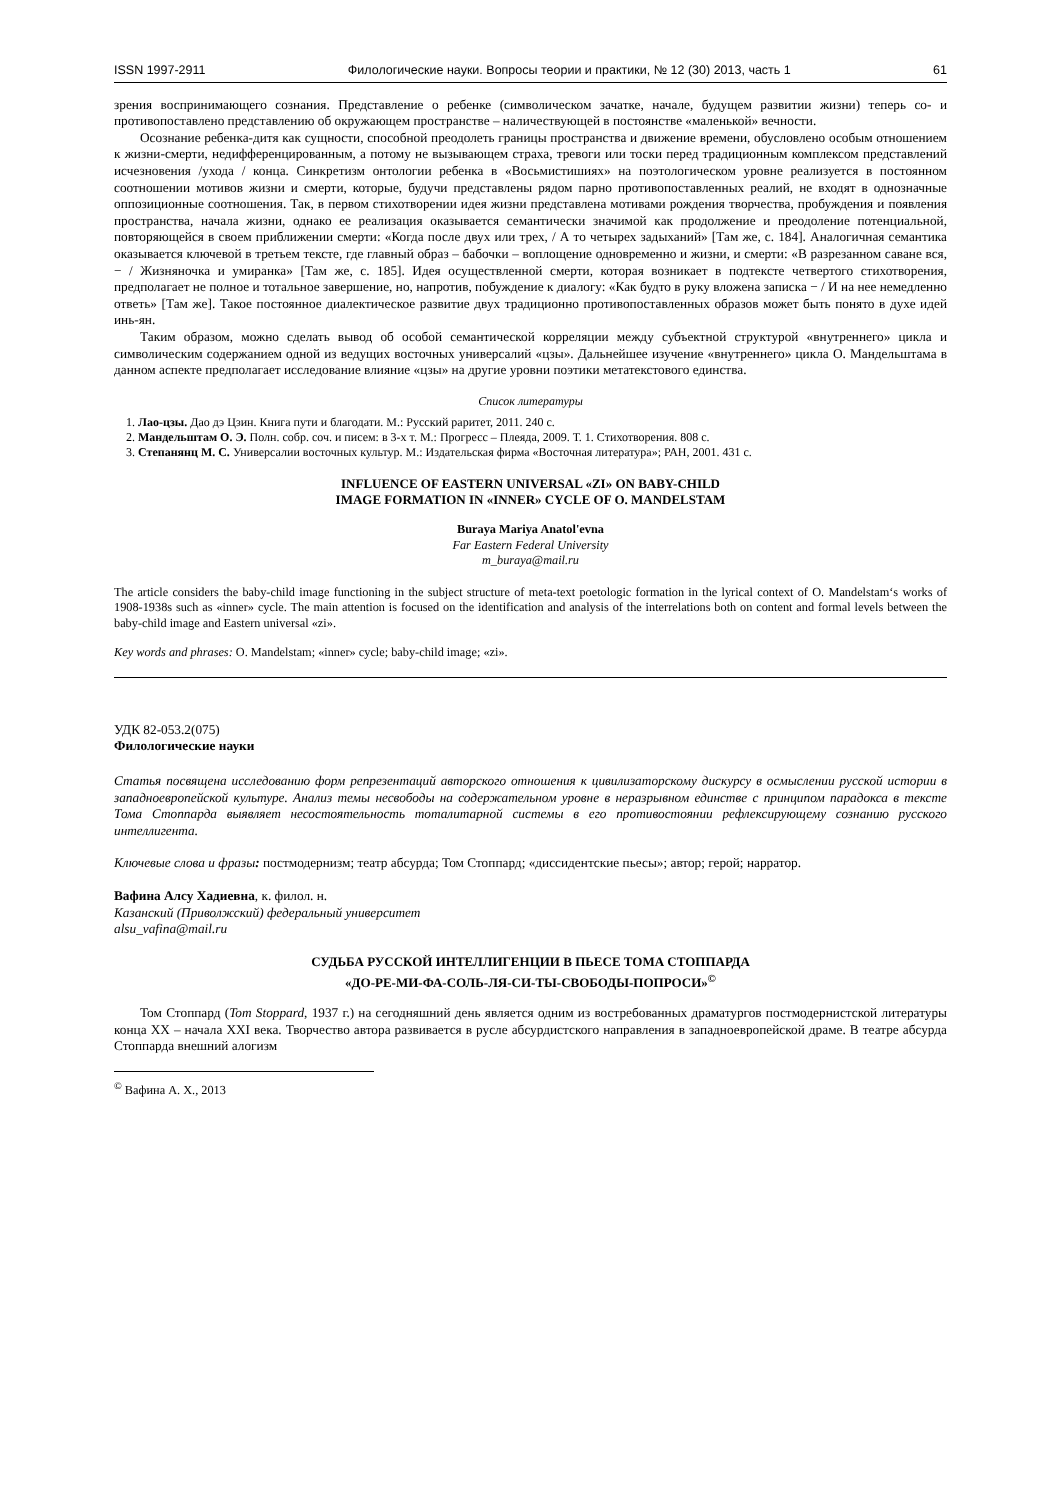ISSN 1997-2911 Филологические науки. Вопросы теории и практики, № 12 (30) 2013, часть 1 61
зрения воспринимающего сознания. Представление о ребенке (символическом зачатке, начале, будущем развитии жизни) теперь со- и противопоставлено представлению об окружающем пространстве – наличествующей в постоянстве «маленькой» вечности.
Осознание ребенка-дитя как сущности, способной преодолеть границы пространства и движение времени, обусловлено особым отношением к жизни-смерти, недифференцированным, а потому не вызывающем страха, тревоги или тоски перед традиционным комплексом представлений исчезновения /ухода / конца. Синкретизм онтологии ребенка в «Восьмистишиях» на поэтологическом уровне реализуется в постоянном соотношении мотивов жизни и смерти, которые, будучи представлены рядом парно противопоставленных реалий, не входят в однозначные оппозиционные соотношения. Так, в первом стихотворении идея жизни представлена мотивами рождения творчества, пробуждения и появления пространства, начала жизни, однако ее реализация оказывается семантически значимой как продолжение и преодоление потенциальной, повторяющейся в своем приближении смерти: «Когда после двух или трех, / А то четырех задыханий» [Там же, с. 184]. Аналогичная семантика оказывается ключевой в третьем тексте, где главный образ – бабочки – воплощение одновременно и жизни, и смерти: «В разрезанном саване вся, − / Жизняночка и умиранка» [Там же, с. 185]. Идея осуществленной смерти, которая возникает в подтексте четвертого стихотворения, предполагает не полное и тотальное завершение, но, напротив, побуждение к диалогу: «Как будто в руку вложена записка − / И на нее немедленно ответь» [Там же]. Такое постоянное диалектическое развитие двух традиционно противопоставленных образов может быть понято в духе идей инь-ян.
Таким образом, можно сделать вывод об особой семантической корреляции между субъектной структурой «внутреннего» цикла и символическим содержанием одной из ведущих восточных универсалий «цзы». Дальнейшее изучение «внутреннего» цикла О. Мандельштама в данном аспекте предполагает исследование влияние «цзы» на другие уровни поэтики метатекстового единства.
Список литературы
1. Лао-цзы. Дао дэ Цзин. Книга пути и благодати. М.: Русский раритет, 2011. 240 с.
2. Мандельштам О. Э. Полн. собр. соч. и писем: в 3-х т. М.: Прогресс – Плеяда, 2009. Т. 1. Стихотворения. 808 с.
3. Степанянц М. С. Универсалии восточных культур. М.: Издательская фирма «Восточная литература»; РАН, 2001. 431 с.
INFLUENCE OF EASTERN UNIVERSAL «ZI» ON BABY-CHILD
IMAGE FORMATION IN «INNER» CYCLE OF O. MANDELSTAM
Buraya Mariya Anatol'evna
Far Eastern Federal University
m_buraya@mail.ru
The article considers the baby-child image functioning in the subject structure of meta-text poetologic formation in the lyrical context of O. Mandelstam‘s works of 1908-1938s such as «inner» cycle. The main attention is focused on the identification and analysis of the interrelations both on content and formal levels between the baby-child image and Eastern universal «zi».
Key words and phrases: O. Mandelstam; «inner» cycle; baby-child image; «zi».
УДК 82-053.2(075)
Филологические науки
Статья посвящена исследованию форм репрезентаций авторского отношения к цивилизаторскому дискурсу в осмыслении русской истории в западноевропейской культуре. Анализ темы несвободы на содержательном уровне в неразрывном единстве с принципом парадокса в тексте Тома Стоппарда выявляет несостоятельность тоталитарной системы в его противостоянии рефлексирующему сознанию русского интеллигента.
Ключевые слова и фразы: постмодернизм; театр абсурда; Том Стоппард; «диссидентские пьесы»; автор; герой; нарратор.
Вафина Алсу Хадиевна, к. филол. н.
Казанский (Приволжский) федеральный университет
alsu_vafina@mail.ru
СУДЬБА РУССКОЙ ИНТЕЛЛИГЕНЦИИ В ПЬЕСЕ ТОМА СТОППАРДА
«ДО-РЕ-МИ-ФА-СОЛЬ-ЛЯ-СИ-ТЫ-СВОБОДЫ-ПОПРОСИ»<sup>©</sup>
Том Стоппард (Tom Stoppard, 1937 г.) на сегодняшний день является одним из востребованных драматургов постмодернистской литературы конца XX – начала XXI века. Творчество автора развивается в русле абсурдистского направления в западноевропейской драме. В театре абсурда Стоппарда внешний алогизм
<sup>©</sup> Вафина А. Х., 2013